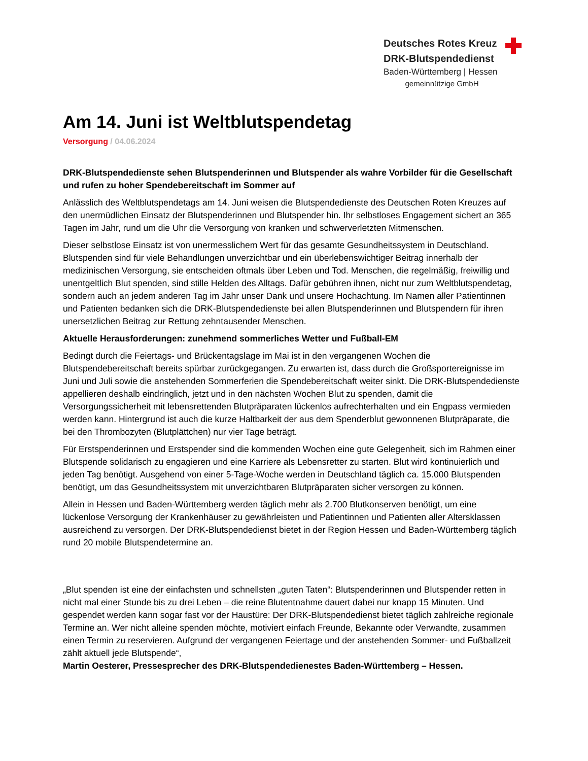Deutsches Rotes Kreuz
DRK-Blutspendedienst
Baden-Württemberg | Hessen
gemeinnützige GmbH
Am 14. Juni ist Weltblutspendetag
Versorgung / 04.06.2024
DRK-Blutspendedienste sehen Blutspenderinnen und Blutspender als wahre Vorbilder für die Gesellschaft und rufen zu hoher Spendebereitschaft im Sommer auf
Anlässlich des Weltblutspendetags am 14. Juni weisen die Blutspendedienste des Deutschen Roten Kreuzes auf den unermüdlichen Einsatz der Blutspenderinnen und Blutspender hin. Ihr selbstloses Engagement sichert an 365 Tagen im Jahr, rund um die Uhr die Versorgung von kranken und schwerverletzten Mitmenschen.
Dieser selbstlose Einsatz ist von unermesslichem Wert für das gesamte Gesundheitssystem in Deutschland. Blutspenden sind für viele Behandlungen unverzichtbar und ein überlebenswichtiger Beitrag innerhalb der medizinischen Versorgung, sie entscheiden oftmals über Leben und Tod. Menschen, die regelmäßig, freiwillig und unentgeltlich Blut spenden, sind stille Helden des Alltags. Dafür gebühren ihnen, nicht nur zum Weltblutspendetag, sondern auch an jedem anderen Tag im Jahr unser Dank und unsere Hochachtung. Im Namen aller Patientinnen und Patienten bedanken sich die DRK-Blutspendedienste bei allen Blutspenderinnen und Blutspendern für ihren unersetzlichen Beitrag zur Rettung zehntausender Menschen.
Aktuelle Herausforderungen: zunehmend sommerliches Wetter und Fußball-EM
Bedingt durch die Feiertags- und Brückentagslage im Mai ist in den vergangenen Wochen die Blutspendebereitschaft bereits spürbar zurückgegangen. Zu erwarten ist, dass durch die Großsportereignisse im Juni und Juli sowie die anstehenden Sommerferien die Spendebereitschaft weiter sinkt. Die DRK-Blutspendedienste appellieren deshalb eindringlich, jetzt und in den nächsten Wochen Blut zu spenden, damit die Versorgungssicherheit mit lebensrettenden Blutpräparaten lückenlos aufrechterhalten und ein Engpass vermieden werden kann. Hintergrund ist auch die kurze Haltbarkeit der aus dem Spenderblut gewonnenen Blutpräparate, die bei den Thrombozyten (Blutplättchen) nur vier Tage beträgt.
Für Erstspenderinnen und Erstspender sind die kommenden Wochen eine gute Gelegenheit, sich im Rahmen einer Blutspende solidarisch zu engagieren und eine Karriere als Lebensretter zu starten. Blut wird kontinuierlich und jeden Tag benötigt. Ausgehend von einer 5-Tage-Woche werden in Deutschland täglich ca. 15.000 Blutspenden benötigt, um das Gesundheitssystem mit unverzichtbaren Blutpräparaten sicher versorgen zu können.
Allein in Hessen und Baden-Württemberg werden täglich mehr als 2.700 Blutkonserven benötigt, um eine lückenlose Versorgung der Krankenhäuser zu gewährleisten und Patientinnen und Patienten aller Altersklassen ausreichend zu versorgen. Der DRK-Blutspendedienst bietet in der Region Hessen und Baden-Württemberg täglich rund 20 mobile Blutspendetermine an.
„Blut spenden ist eine der einfachsten und schnellsten „guten Taten“: Blutspenderinnen und Blutspender retten in nicht mal einer Stunde bis zu drei Leben – die reine Blutentnahme dauert dabei nur knapp 15 Minuten. Und gespendet werden kann sogar fast vor der Haustüre: Der DRK-Blutspendedienst bietet täglich zahlreiche regionale Termine an. Wer nicht alleine spenden möchte, motiviert einfach Freunde, Bekannte oder Verwandte, zusammen einen Termin zu reservieren. Aufgrund der vergangenen Feiertage und der anstehenden Sommer- und Fußballzeit zählt aktuell jede Blutspende“,
Martin Oesterer, Pressesprecher des DRK-Blutspendedienestes Baden-Württemberg – Hessen.